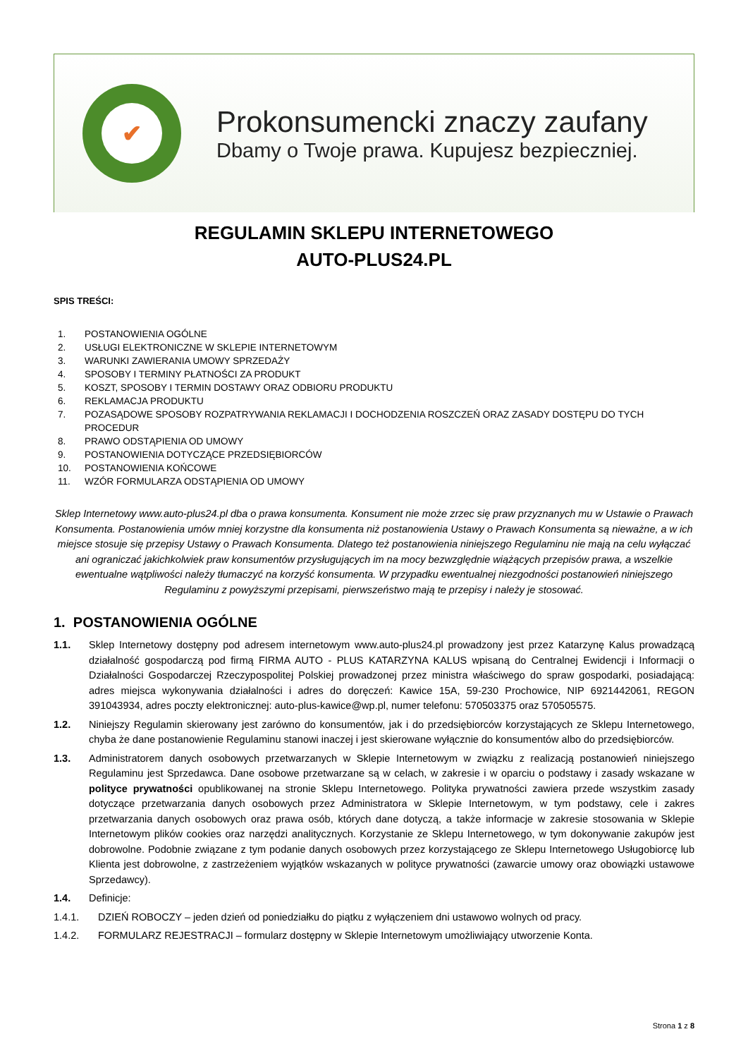✔
Prokonsumencki znaczy zaufany
Dbamy o Twoje prawa. Kupujesz bezpieczniej.
REGULAMIN SKLEPU INTERNETOWEGO
AUTO-PLUS24.PL
SPIS TREŚCI:
1. POSTANOWIENIA OGÓLNE
2. USŁUGI ELEKTRONICZNE W SKLEPIE INTERNETOWYM
3. WARUNKI ZAWIERANIA UMOWY SPRZEDAŻY
4. SPOSOBY I TERMINY PŁATNOŚCI ZA PRODUKT
5. KOSZT, SPOSOBY I TERMIN DOSTAWY ORAZ ODBIORU PRODUKTU
6. REKLAMACJA PRODUKTU
7. POZASĄDOWE SPOSOBY ROZPATRYWANIA REKLAMACJI I DOCHODZENIA ROSZCZEŃ ORAZ ZASADY DOSTĘPU DO TYCH PROCEDUR
8. PRAWO ODSTĄPIENIA OD UMOWY
9. POSTANOWIENIA DOTYCZĄCE PRZEDSIĘBIORCÓW
10. POSTANOWIENIA KOŃCOWE
11. WZÓR FORMULARZA ODSTĄPIENIA OD UMOWY
Sklep Internetowy www.auto-plus24.pl dba o prawa konsumenta. Konsument nie może zrzec się praw przyznanych mu w Ustawie o Prawach Konsumenta. Postanowienia umów mniej korzystne dla konsumenta niż postanowienia Ustawy o Prawach Konsumenta są nieważne, a w ich miejsce stosuje się przepisy Ustawy o Prawach Konsumenta. Dlatego też postanowienia niniejszego Regulaminu nie mają na celu wyłączać ani ograniczać jakichkolwiek praw konsumentów przysługujących im na mocy bezwzględnie wiążących przepisów prawa, a wszelkie ewentualne wątpliwości należy tłumaczyć na korzyść konsumenta. W przypadku ewentualnej niezgodności postanowień niniejszego Regulaminu z powyższymi przepisami, pierwszeństwo mają te przepisy i należy je stosować.
1. POSTANOWIENIA OGÓLNE
1.1. Sklep Internetowy dostępny pod adresem internetowym www.auto-plus24.pl prowadzony jest przez Katarzynę Kalus prowadzącą działalność gospodarczą pod firmą FIRMA AUTO - PLUS KATARZYNA KALUS wpisaną do Centralnej Ewidencji i Informacji o Działalności Gospodarczej Rzeczypospolitej Polskiej prowadzonej przez ministra właściwego do spraw gospodarki, posiadającą: adres miejsca wykonywania działalności i adres do doręczeń: Kawice 15A, 59-230 Prochowice, NIP 6921442061, REGON 391043934, adres poczty elektronicznej: auto-plus-kawice@wp.pl, numer telefonu: 570503375 oraz 570505575.
1.2. Niniejszy Regulamin skierowany jest zarówno do konsumentów, jak i do przedsiębiorców korzystających ze Sklepu Internetowego, chyba że dane postanowienie Regulaminu stanowi inaczej i jest skierowane wyłącznie do konsumentów albo do przedsiębiorców.
1.3. Administratorem danych osobowych przetwarzanych w Sklepie Internetowym w związku z realizacją postanowień niniejszego Regulaminu jest Sprzedawca. Dane osobowe przetwarzane są w celach, w zakresie i w oparciu o podstawy i zasady wskazane w polityce prywatności opublikowanej na stronie Sklepu Internetowego. Polityka prywatności zawiera przede wszystkim zasady dotyczące przetwarzania danych osobowych przez Administratora w Sklepie Internetowym, w tym podstawy, cele i zakres przetwarzania danych osobowych oraz prawa osób, których dane dotyczą, a także informacje w zakresie stosowania w Sklepie Internetowym plików cookies oraz narzędzi analitycznych. Korzystanie ze Sklepu Internetowego, w tym dokonywanie zakupów jest dobrowolne. Podobnie związane z tym podanie danych osobowych przez korzystającego ze Sklepu Internetowego Usługobiorcę lub Klienta jest dobrowolne, z zastrzeżeniem wyjątków wskazanych w polityce prywatności (zawarcie umowy oraz obowiązki ustawowe Sprzedawcy).
1.4. Definicje:
1.4.1. DZIEŃ ROBOCZY – jeden dzień od poniedziałku do piątku z wyłączeniem dni ustawowo wolnych od pracy.
1.4.2. FORMULARZ REJESTRACJI – formularz dostępny w Sklepie Internetowym umożliwiający utworzenie Konta.
Strona 1 z 8